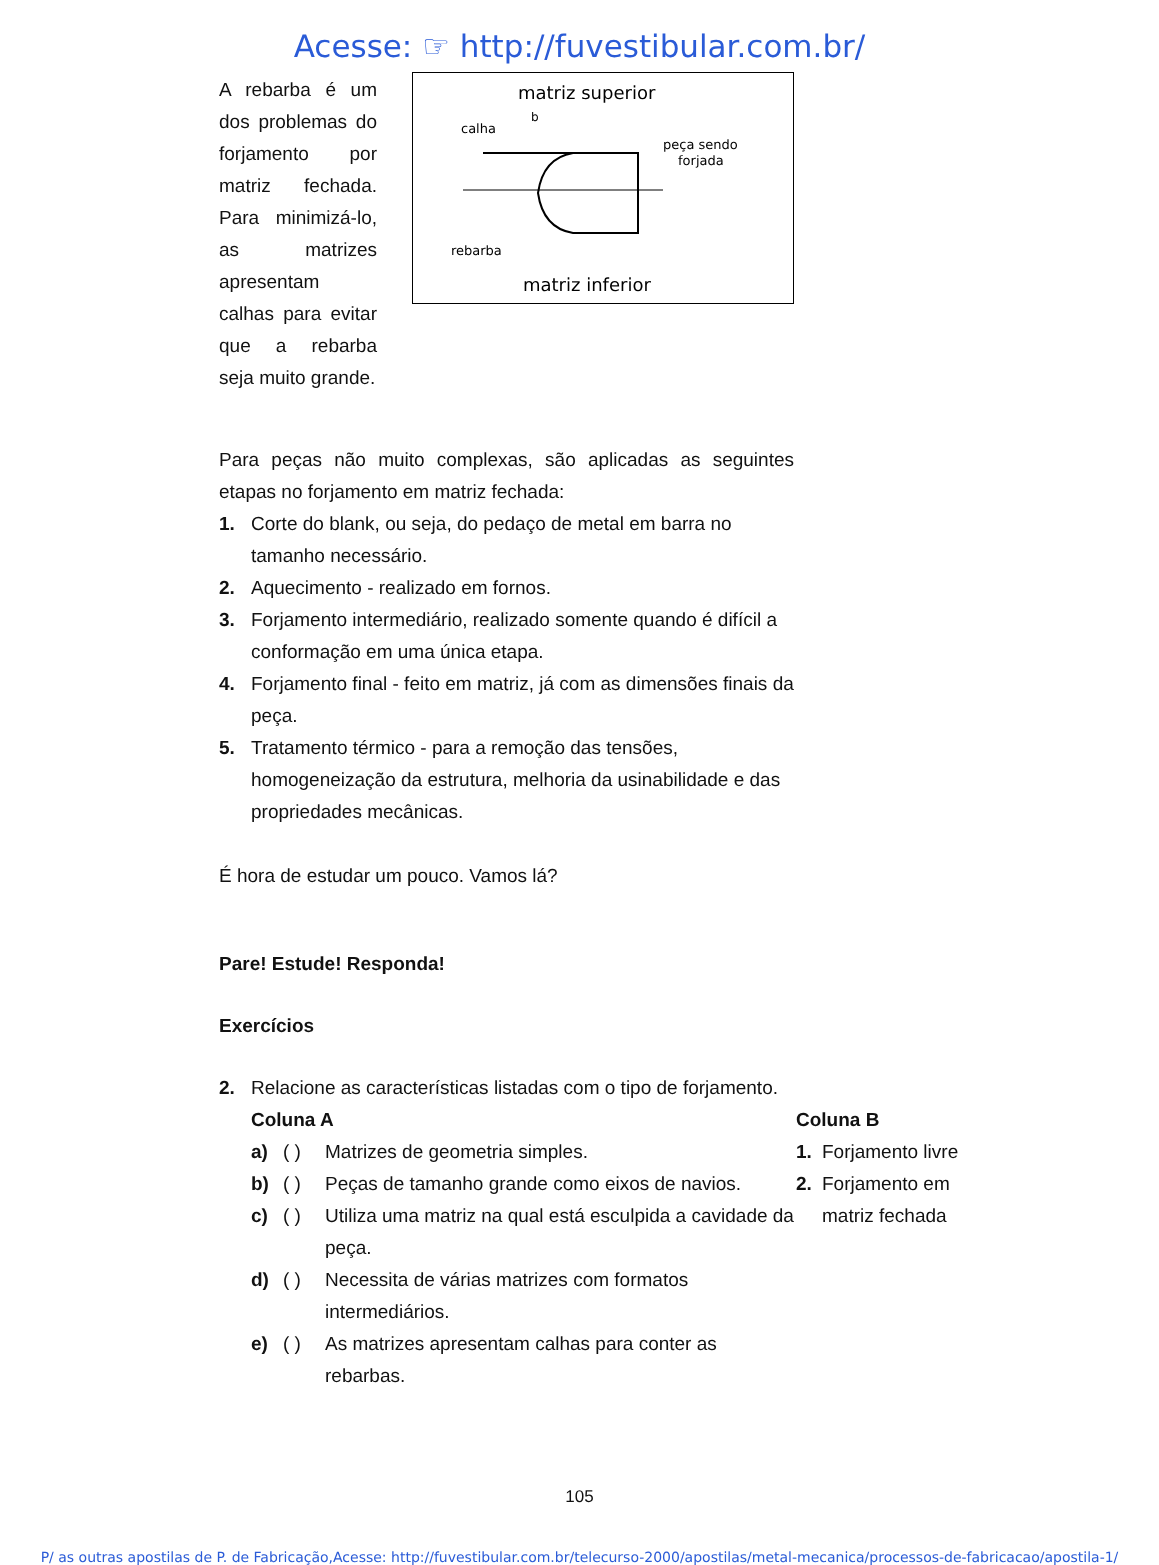Acesse: ☞ http://fuvestibular.com.br/
A rebarba é um dos problemas do forjamento por matriz fechada. Para minimizá-lo, as matrizes apresentam calhas para evitar que a rebarba seja muito grande.
matriz superior
calha
b
peça sendo
forjada
rebarba
matriz inferior
Para peças não muito complexas, são aplicadas as seguintes etapas no forjamento em matriz fechada:
1. Corte do blank, ou seja, do pedaço de metal em barra no tamanho necessário.
2. Aquecimento - realizado em fornos.
3. Forjamento intermediário, realizado somente quando é difícil a conformação em uma única etapa.
4. Forjamento final - feito em matriz, já com as dimensões finais da peça.
5. Tratamento térmico - para a remoção das tensões, homogeneização da estrutura, melhoria da usinabilidade e das propriedades mecânicas.
É hora de estudar um pouco. Vamos lá?
Pare! Estude! Responda!
Exercícios
2. Relacione as características listadas com o tipo de forjamento.
Coluna A
a) ( ) Matrizes de geometria simples.
b) ( ) Peças de tamanho grande como eixos de navios.
c) ( ) Utiliza uma matriz na qual está esculpida a cavidade da peça.
d) ( ) Necessita de várias matrizes com formatos intermediários.
e) ( ) As matrizes apresentam calhas para conter as rebarbas.
Coluna B
1. Forjamento livre
2. Forjamento em matriz fechada
105
P/ as outras apostilas de P. de Fabricação,Acesse: http://fuvestibular.com.br/telecurso-2000/apostilas/metal-mecanica/processos-de-fabricacao/apostila-1/